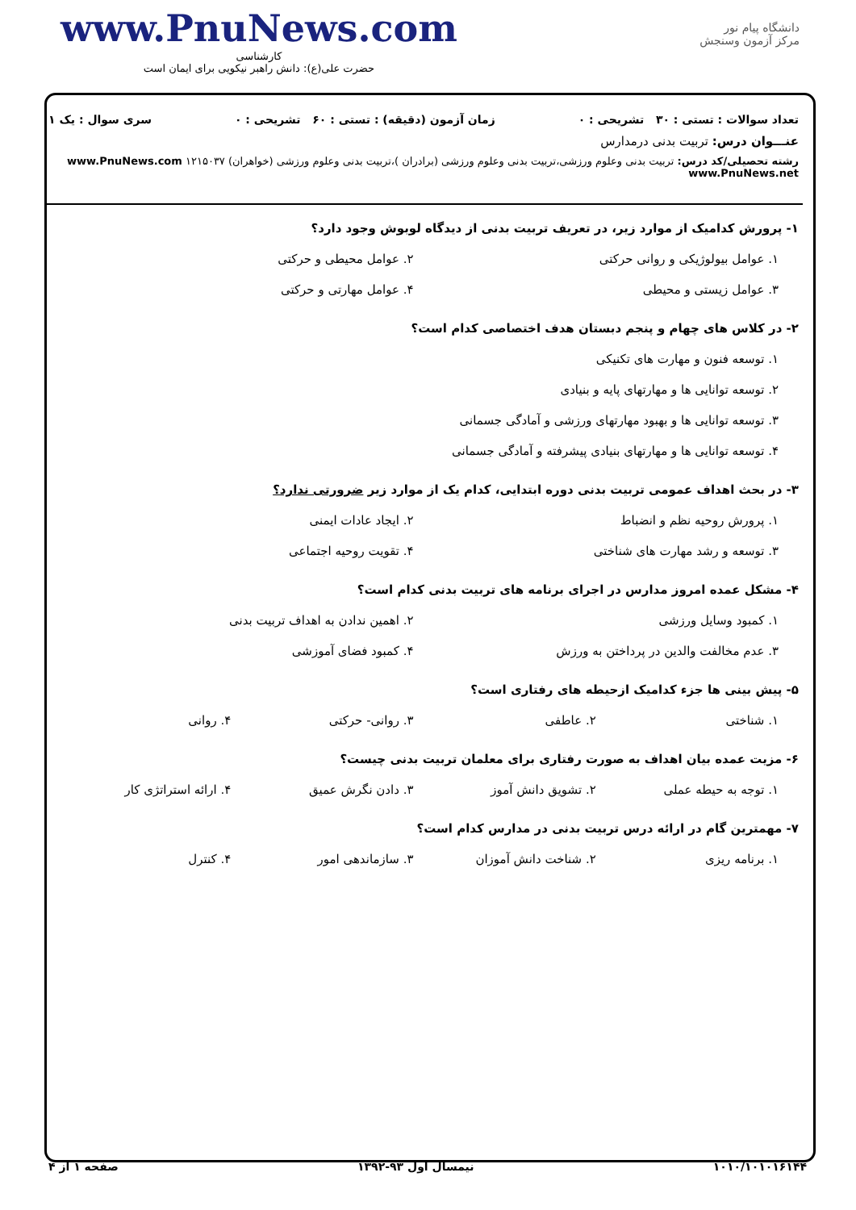www.PnuNews.com
کارشناسی
حضرت علی(ع): دانش راهبر نیکویی برای ایمان است
دانشگاه پیام نور
مرکز آزمون وسنجش
تعداد سوالات : تستی : ۳۰ تشریحی : ۰ زمان آزمون (دقیقه) : تستی : ۶۰ تشریحی : ۰ سری سوال : یک ۱
عنـــوان درس: تربیت بدنی درمدارس
رشته تحصیلی/کد درس: تربیت بدنی وعلوم ورزشی،تربیت بدنی وعلوم ورزشی (برادران )،تربیت بدنی وعلوم ورزشی (خواهران) ۱۲۱۵۰۳۷ www.PnuNews.com www.PnuNews.net
۱- پرورش کدامیک از موارد زیر، در تعریف تربیت بدنی از دیدگاه لوبوش وجود دارد؟
۱. عوامل بیولوژیکی و روانی حرکتی ۲. عوامل محیطی و حرکتی ۳. عوامل زیستی و محیطی ۴. عوامل مهارتی و حرکتی
۲- در کلاس های چهام و پنجم دبستان هدف اختصاصی کدام است؟
۱. توسعه فنون و مهارت های تکنیکی ۲. توسعه توانایی ها و مهارتهای پایه و بنیادی ۳. توسعه توانایی ها و بهبود مهارتهای ورزشی و آمادگی جسمانی ۴. توسعه توانایی ها و مهارتهای بنیادی پیشرفته و آمادگی جسمانی
۳- در بحث اهداف عمومی تربیت بدنی دوره ابتدایی، کدام یک از موارد زیر ضرورتی ندارد؟
۱. پرورش روحیه نظم و انضباط ۲. ایجاد عادات ایمنی ۳. توسعه و رشد مهارت های شناختی ۴. تقویت روحیه اجتماعی
۴- مشکل عمده امروز مدارس در اجرای برنامه های تربیت بدنی کدام است؟
۱. کمبود وسایل ورزشی ۲. اهمین ندادن به اهداف تربیت بدنی ۳. عدم مخالفت والدین در پرداختن به ورزش ۴. کمبود فضای آموزشی
۵- پیش بینی ها جزء کدامیک ازحیطه های رفتاری است؟
۱. شناختی ۲. عاطفی ۳. روانی- حرکتی ۴. روانی
۶- مزیت عمده بیان اهداف به صورت رفتاری برای معلمان تربیت بدنی چیست؟
۱. توجه به حیطه عملی ۲. تشویق دانش آموز ۳. دادن نگرش عمیق ۴. ارائه استراتژی کار
۷- مهمترین گام در ارائه درس تربیت بدنی در مدارس کدام است؟
۱. برنامه ریزی ۲. شناخت دانش آموزان ۳. سازماندهی امور ۴. کنترل
۱۰۱۰/۱۰۱۰۱۶۱۴۴ نیمسال اول ۹۳-۱۳۹۲ صفحه ۱ از ۴